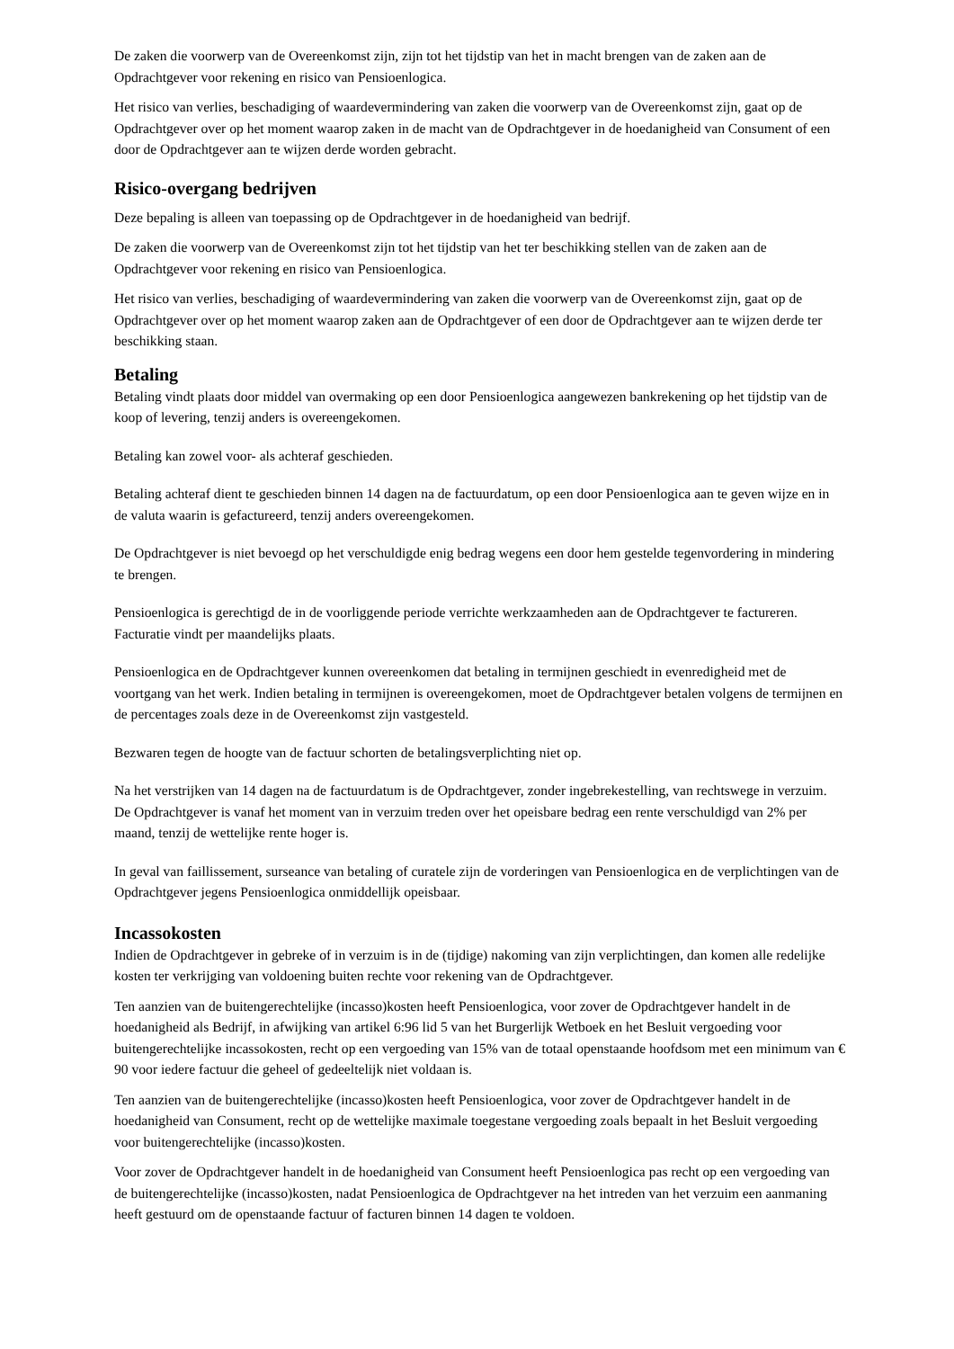De zaken die voorwerp van de Overeenkomst zijn, zijn tot het tijdstip van het in macht brengen van de zaken aan de Opdrachtgever voor rekening en risico van Pensioenlogica.
Het risico van verlies, beschadiging of waardevermindering van zaken die voorwerp van de Overeenkomst zijn, gaat op de Opdrachtgever over op het moment waarop zaken in de macht van de Opdrachtgever in de hoedanigheid van Consument of een door de Opdrachtgever aan te wijzen derde worden gebracht.
Risico-overgang bedrijven
Deze bepaling is alleen van toepassing op de Opdrachtgever in de hoedanigheid van bedrijf.
De zaken die voorwerp van de Overeenkomst zijn tot het tijdstip van het ter beschikking stellen van de zaken aan de Opdrachtgever voor rekening en risico van Pensioenlogica.
Het risico van verlies, beschadiging of waardevermindering van zaken die voorwerp van de Overeenkomst zijn, gaat op de Opdrachtgever over op het moment waarop zaken aan de Opdrachtgever of een door de Opdrachtgever aan te wijzen derde ter beschikking staan.
Betaling
Betaling vindt plaats door middel van overmaking op een door Pensioenlogica aangewezen bankrekening op het tijdstip van de koop of levering, tenzij anders is overeengekomen.
Betaling kan zowel voor- als achteraf geschieden.
Betaling achteraf dient te geschieden binnen 14 dagen na de factuurdatum, op een door Pensioenlogica aan te geven wijze en in de valuta waarin is gefactureerd, tenzij anders overeengekomen.
De Opdrachtgever is niet bevoegd op het verschuldigde enig bedrag wegens een door hem gestelde tegenvordering in mindering te brengen.
Pensioenlogica is gerechtigd de in de voorliggende periode verrichte werkzaamheden aan de Opdrachtgever te factureren. Facturatie vindt per maandelijks plaats.
Pensioenlogica en de Opdrachtgever kunnen overeenkomen dat betaling in termijnen geschiedt in evenredigheid met de voortgang van het werk. Indien betaling in termijnen is overeengekomen, moet de Opdrachtgever betalen volgens de termijnen en de percentages zoals deze in de Overeenkomst zijn vastgesteld.
Bezwaren tegen de hoogte van de factuur schorten de betalingsverplichting niet op.
Na het verstrijken van 14 dagen na de factuurdatum is de Opdrachtgever, zonder ingebrekestelling, van rechtswege in verzuim. De Opdrachtgever is vanaf het moment van in verzuim treden over het opeisbare bedrag een rente verschuldigd van 2% per maand, tenzij de wettelijke rente hoger is.
In geval van faillissement, surseance van betaling of curatele zijn de vorderingen van Pensioenlogica en de verplichtingen van de Opdrachtgever jegens Pensioenlogica onmiddellijk opeisbaar.
Incassokosten
Indien de Opdrachtgever in gebreke of in verzuim is in de (tijdige) nakoming van zijn verplichtingen, dan komen alle redelijke kosten ter verkrijging van voldoening buiten rechte voor rekening van de Opdrachtgever.
Ten aanzien van de buitengerechtelijke (incasso)kosten heeft Pensioenlogica, voor zover de Opdrachtgever handelt in de hoedanigheid als Bedrijf, in afwijking van artikel 6:96 lid 5 van het Burgerlijk Wetboek en het Besluit vergoeding voor buitengerechtelijke incassokosten, recht op een vergoeding van 15% van de totaal openstaande hoofdsom met een minimum van € 90 voor iedere factuur die geheel of gedeeltelijk niet voldaan is.
Ten aanzien van de buitengerechtelijke (incasso)kosten heeft Pensioenlogica, voor zover de Opdrachtgever handelt in de hoedanigheid van Consument, recht op de wettelijke maximale toegestane vergoeding zoals bepaalt in het Besluit vergoeding voor buitengerechtelijke (incasso)kosten.
Voor zover de Opdrachtgever handelt in de hoedanigheid van Consument heeft Pensioenlogica pas recht op een vergoeding van de buitengerechtelijke (incasso)kosten, nadat Pensioenlogica de Opdrachtgever na het intreden van het verzuim een aanmaning heeft gestuurd om de openstaande factuur of facturen binnen 14 dagen te voldoen.